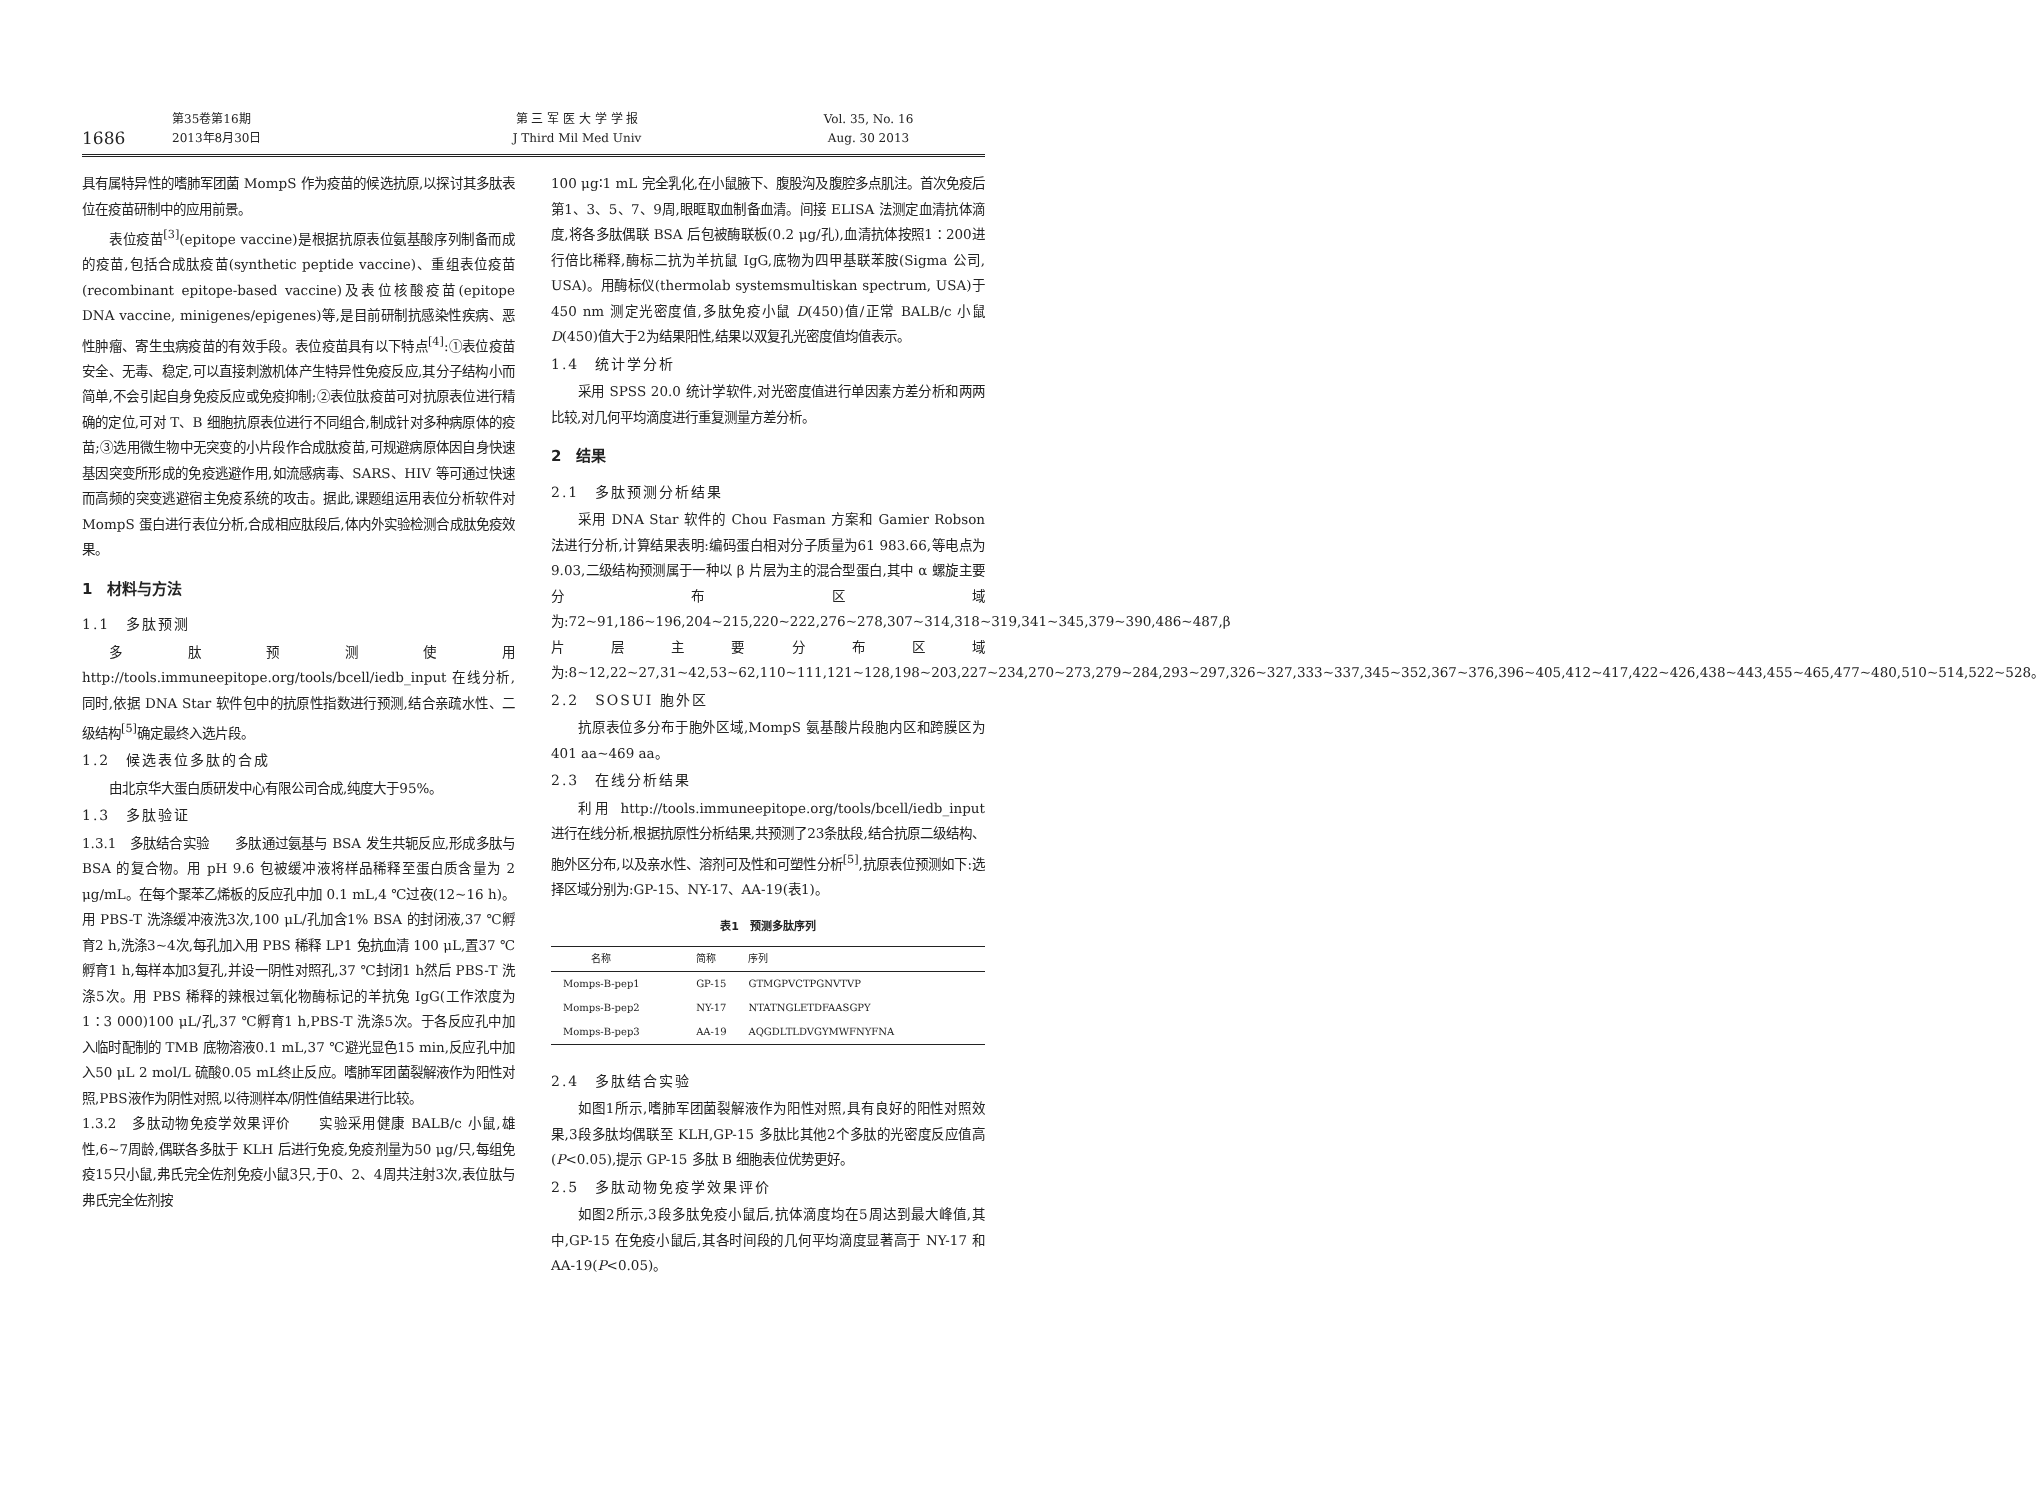1686
第35卷第16期
2013年8月30日
第 三 军 医 大 学 学 报
J Third Mil Med Univ
Vol. 35, No. 16
Aug. 30 2013
具有属特异性的嗜肺军团菌 MompS 作为疫苗的候选抗原,以探讨其多肽表位在疫苗研制中的应用前景。
表位疫苗<sup>[3]</sup>(epitope vaccine)是根据抗原表位氨基酸序列制备而成的疫苗,包括合成肽疫苗(synthetic peptide vaccine)、重组表位疫苗(recombinant epitope-based vaccine)及表位核酸疫苗(epitope DNA vaccine, minigenes/epigenes)等,是目前研制抗感染性疾病、恶性肿瘤、寄生虫病疫苗的有效手段。表位疫苗具有以下特点<sup>[4]</sup>:①表位疫苗安全、无毒、稳定,可以直接刺激机体产生特异性免疫反应,其分子结构小而简单,不会引起自身免疫反应或免疫抑制;②表位肽疫苗可对抗原表位进行精确的定位,可对 T、B 细胞抗原表位进行不同组合,制成针对多种病原体的疫苗;③选用微生物中无突变的小片段作合成肽疫苗,可规避病原体因自身快速基因突变所形成的免疫逃避作用,如流感病毒、SARS、HIV 等可通过快速而高频的突变逃避宿主免疫系统的攻击。据此,课题组运用表位分析软件对 MompS 蛋白进行表位分析,合成相应肽段后,体内外实验检测合成肽免疫效果。
1　材料与方法
1.1　多肽预测
多肽预测使用 http://tools.immuneepitope.org/tools/bcell/iedb_input 在线分析,同时,依据 DNA Star 软件包中的抗原性指数进行预测,结合亲疏水性、二级结构<sup>[5]</sup>确定最终入选片段。
1.2　候选表位多肽的合成
由北京华大蛋白质研发中心有限公司合成,纯度大于95%。
1.3　多肽验证
1.3.1　多肽结合实验　　多肽通过氨基与 BSA 发生共轭反应,形成多肽与 BSA 的复合物。用 pH 9.6 包被缓冲液将样品稀释至蛋白质含量为 2 μg/mL。在每个聚苯乙烯板的反应孔中加 0.1 mL,4 ℃过夜(12~16 h)。用 PBS-T 洗涤缓冲液洗3次,100 μL/孔加含1% BSA 的封闭液,37 ℃孵育2 h,洗涤3~4次,每孔加入用 PBS 稀释 LP1 兔抗血清 100 μL,置37 ℃孵育1 h,每样本加3复孔,并设一阴性对照孔,37 ℃封闭1 h然后 PBS-T 洗涤5次。用 PBS 稀释的辣根过氧化物酶标记的羊抗兔 IgG(工作浓度为1∶3 000)100 μL/孔,37 ℃孵育1 h,PBS-T 洗涤5次。于各反应孔中加入临时配制的 TMB 底物溶液0.1 mL,37 ℃避光显色15 min,反应孔中加入50 μL 2 mol/L 硫酸0.05 mL终止反应。嗜肺军团菌裂解液作为阳性对照,PBS液作为阴性对照,以待测样本/阴性值结果进行比较。
1.3.2　多肽动物免疫学效果评价　　实验采用健康 BALB/c 小鼠,雄性,6~7周龄,偶联各多肽于 KLH 后进行免疫,免疫剂量为50 μg/只,每组免疫15只小鼠,弗氏完全佐剂免疫小鼠3只,于0、2、4周共注射3次,表位肽与弗氏完全佐剂按
100 μg∶1 mL 完全乳化,在小鼠腋下、腹股沟及腹腔多点肌注。首次免疫后第1、3、5、7、9周,眼眶取血制备血清。间接 ELISA 法测定血清抗体滴度,将各多肽偶联 BSA 后包被酶联板(0.2 μg/孔),血清抗体按照1∶200进行倍比稀释,酶标二抗为羊抗鼠 IgG,底物为四甲基联苯胺(Sigma 公司, USA)。用酶标仪(thermolab systemsmultiskan spectrum, USA)于450 nm 测定光密度值,多肽免疫小鼠 D(450)值/正常 BALB/c 小鼠 D(450)值大于2为结果阳性,结果以双复孔光密度值均值表示。
1.4　统计学分析
采用 SPSS 20.0 统计学软件,对光密度值进行单因素方差分析和两两比较,对几何平均滴度进行重复测量方差分析。
2　结果
2.1　多肽预测分析结果
采用 DNA Star 软件的 Chou Fasman 方案和 Gamier Robson 法进行分析,计算结果表明:编码蛋白相对分子质量为61 983.66,等电点为9.03,二级结构预测属于一种以 β 片层为主的混合型蛋白,其中 α 螺旋主要分布区域为:72~91,186~196,204~215,220~222,276~278,307~314,318~319,341~345,379~390,486~487,β 片层主要分布区域为:8~12,22~27,31~42,53~62,110~111,121~128,198~203,227~234,270~273,279~284,293~297,326~327,333~337,345~352,367~376,396~405,412~417,422~426,438~443,455~465,477~480,510~514,522~528。
2.2　SOSUI 胞外区
抗原表位多分布于胞外区域,MompS 氨基酸片段胞内区和跨膜区为401 aa~469 aa。
2.3　在线分析结果
利用 http://tools.immuneepitope.org/tools/bcell/iedb_input 进行在线分析,根据抗原性分析结果,共预测了23条肽段,结合抗原二级结构、胞外区分布,以及亲水性、溶剂可及性和可塑性分析<sup>[5]</sup>,抗原表位预测如下:选择区域分别为:GP-15、NY-17、AA-19(表1)。
表1　预测多肽序列
| 名称 | 简称 | 序列 |
| --- | --- | --- |
| Momps-B-pep1 | GP-15 | GTMGPVCTPGNVTVP |
| Momps-B-pep2 | NY-17 | NTATNGLETDFAASGPY |
| Momps-B-pep3 | AA-19 | AQGDLTLDVGYMWFNYFNA |
2.4　多肽结合实验
如图1所示,嗜肺军团菌裂解液作为阳性对照,具有良好的阳性对照效果,3段多肽均偶联至 KLH,GP-15 多肽比其他2个多肽的光密度反应值高(P<0.05),提示 GP-15 多肽 B 细胞表位优势更好。
2.5　多肽动物免疫学效果评价
如图2所示,3段多肽免疫小鼠后,抗体滴度均在5周达到最大峰值,其中,GP-15 在免疫小鼠后,其各时间段的几何平均滴度显著高于 NY-17 和 AA-19(P<0.05)。